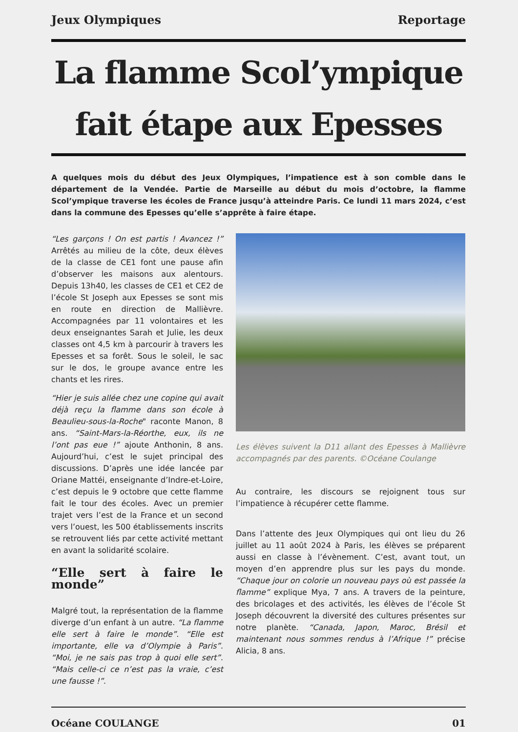Jeux Olympiques Reportage
La flamme Scol’ympique fait étape aux Epesses
A quelques mois du début des Jeux Olympiques, l’impatience est à son comble dans le département de la Vendée. Partie de Marseille au début du mois d’octobre, la flamme Scol’ympique traverse les écoles de France jusqu’à atteindre Paris. Ce lundi 11 mars 2024, c’est dans la commune des Epesses qu’elle s’apprête à faire étape.
“Les garçons ! On est partis ! Avancez !” Arrêtés au milieu de la côte, deux élèves de la classe de CE1 font une pause afin d’observer les maisons aux alentours. Depuis 13h40, les classes de CE1 et CE2 de l’école St Joseph aux Epesses se sont mis en route en direction de Mallièvre. Accompagnées par 11 volontaires et les deux enseignantes Sarah et Julie, les deux classes ont 4,5 km à parcourir à travers les Epesses et sa forêt. Sous le soleil, le sac sur le dos, le groupe avance entre les chants et les rires.
“Hier je suis allée chez une copine qui avait déjà reçu la flamme dans son école à Beaulieu-sous-la-Roche" raconte Manon, 8 ans. “Saint-Mars-la-Réorthe, eux, ils ne l’ont pas eue !” ajoute Anthonin, 8 ans. Aujourd’hui, c’est le sujet principal des discussions. D’après une idée lancée par Oriane Mattéi, enseignante d’Indre-et-Loire, c’est depuis le 9 octobre que cette flamme fait le tour des écoles. Avec un premier trajet vers l’est de la France et un second vers l’ouest, les 500 établissements inscrits se retrouvent liés par cette activité mettant en avant la solidarité scolaire.
“Elle sert à faire le monde”
Malgré tout, la représentation de la flamme diverge d’un enfant à un autre. “La flamme elle sert à faire le monde”. “Elle est importante, elle va d’Olympie à Paris”. “Moi, je ne sais pas trop à quoi elle sert”. “Mais celle-ci ce n’est pas la vraie, c’est une fausse !”.
Les élèves suivent la D11 allant des Epesses à Mallièvre accompagnés par des parents. ©Océane Coulange
Au contraire, les discours se rejoignent tous sur l’impatience à récupérer cette flamme.
Dans l’attente des Jeux Olympiques qui ont lieu du 26 juillet au 11 août 2024 à Paris, les élèves se préparent aussi en classe à l’évènement. C’est, avant tout, un moyen d’en apprendre plus sur les pays du monde. “Chaque jour on colorie un nouveau pays où est passée la flamme” explique Mya, 7 ans. A travers de la peinture, des bricolages et des activités, les élèves de l’école St Joseph découvrent la diversité des cultures présentes sur notre planète. “Canada, Japon, Maroc, Brésil et maintenant nous sommes rendus à l’Afrique !” précise Alicia, 8 ans.
Océane COULANGE 01